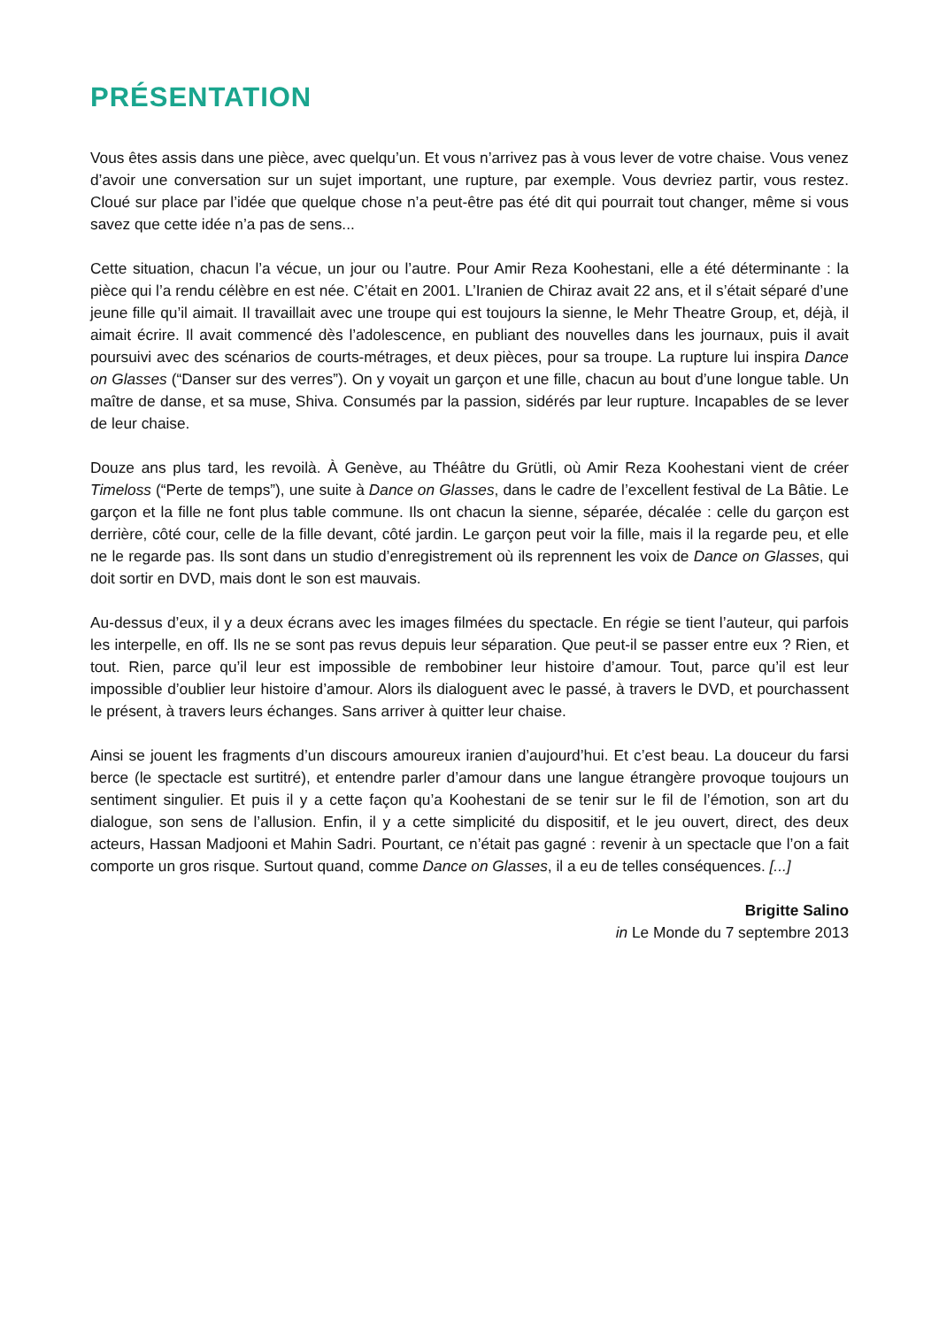PRÉSENTATION
Vous êtes assis dans une pièce, avec quelqu’un. Et vous n’arrivez pas à vous lever de votre chaise. Vous venez d’avoir une conversation sur un sujet important, une rupture, par exemple. Vous devriez partir, vous restez. Cloué sur place par l’idée que quelque chose n’a peut-être pas été dit qui pourrait tout changer, même si vous savez que cette idée n’a pas de sens...
Cette situation, chacun l’a vécue, un jour ou l’autre. Pour Amir Reza Koohestani, elle a été déterminante : la pièce qui l’a rendu célèbre en est née. C’était en 2001. L’Iranien de Chiraz avait 22 ans, et il s’était séparé d’une jeune fille qu’il aimait. Il travaillait avec une troupe qui est toujours la sienne, le Mehr Theatre Group, et, déjà, il aimait écrire. Il avait commencé dès l’adolescence, en publiant des nouvelles dans les journaux, puis il avait poursuivi avec des scénarios de courts-métrages, et deux pièces, pour sa troupe. La rupture lui inspira Dance on Glasses (“Danser sur des verres”). On y voyait un garçon et une fille, chacun au bout d’une longue table. Un maître de danse, et sa muse, Shiva. Consumés par la passion, sidérés par leur rupture. Incapables de se lever de leur chaise.
Douze ans plus tard, les revoilà. À Genève, au Théâtre du Grütli, où Amir Reza Koohestani vient de créer Timeloss (“Perte de temps”), une suite à Dance on Glasses, dans le cadre de l’excellent festival de La Bâtie. Le garçon et la fille ne font plus table commune. Ils ont chacun la sienne, séparée, décalée : celle du garçon est derrière, côté cour, celle de la fille devant, côté jardin. Le garçon peut voir la fille, mais il la regarde peu, et elle ne le regarde pas. Ils sont dans un studio d’enregistrement où ils reprennent les voix de Dance on Glasses, qui doit sortir en DVD, mais dont le son est mauvais.
Au-dessus d’eux, il y a deux écrans avec les images filmées du spectacle. En régie se tient l’auteur, qui parfois les interpelle, en off. Ils ne se sont pas revus depuis leur séparation. Que peut-il se passer entre eux ? Rien, et tout. Rien, parce qu’il leur est impossible de rembobiner leur histoire d’amour. Tout, parce qu’il est leur impossible d’oublier leur histoire d’amour. Alors ils dialoguent avec le passé, à travers le DVD, et pourchassent le présent, à travers leurs échanges. Sans arriver à quitter leur chaise.
Ainsi se jouent les fragments d’un discours amoureux iranien d’aujourd’hui. Et c’est beau. La douceur du farsi berce (le spectacle est surtitré), et entendre parler d’amour dans une langue étrangère provoque toujours un sentiment singulier. Et puis il y a cette façon qu’a Koohestani de se tenir sur le fil de l’émotion, son art du dialogue, son sens de l’allusion. Enfin, il y a cette simplicité du dispositif, et le jeu ouvert, direct, des deux acteurs, Hassan Madjooni et Mahin Sadri. Pourtant, ce n’était pas gagné : revenir à un spectacle que l’on a fait comporte un gros risque. Surtout quand, comme Dance on Glasses, il a eu de telles conséquences. [...]
Brigitte Salino
in Le Monde du 7 septembre 2013